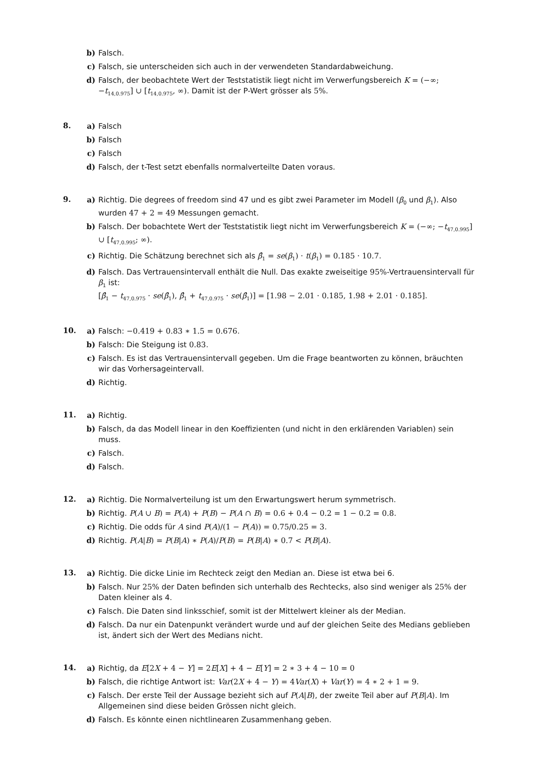b) Falsch.
c) Falsch, sie unterscheiden sich auch in der verwendeten Standardabweichung.
d) Falsch, der beobachtete Wert der Teststatistik liegt nicht im Verwerfungsbereich K = (−∞; −t<sub>14,0.975</sub>] ∪ [t<sub>14,0.975</sub>, ∞). Damit ist der P-Wert grösser als 5%.
8.
a) Falsch
b) Falsch
c) Falsch
d) Falsch, der t-Test setzt ebenfalls normalverteilte Daten voraus.
9.
a) Richtig. Die degrees of freedom sind 47 und es gibt zwei Parameter im Modell (β<sub>0</sub> und β<sub>1</sub>). Also wurden 47 + 2 = 49 Messungen gemacht.
b) Falsch. Der bobachtete Wert der Teststatistik liegt nicht im Verwerfungsbereich K = (−∞; −t<sub>47,0.995</sub>] ∪ [t<sub>47,0.995</sub>; ∞).
c) Richtig. Die Schätzung berechnet sich als β̂<sub>1</sub> = se(β<sub>1</sub>) · t(β<sub>1</sub>) = 0.185 · 10.7.
d) Falsch. Das Vertrauensintervall enthält die Null. Das exakte zweiseitige 95%-Vertrauensintervall für β<sub>1</sub> ist:
[β̂<sub>1</sub> − t<sub>47,0.975</sub> · se(β̂<sub>1</sub>), β̂<sub>1</sub> + t<sub>47,0.975</sub> · se(β̂<sub>1</sub>)] = [1.98 − 2.01 · 0.185, 1.98 + 2.01 · 0.185].
10.
a) Falsch: −0.419 + 0.83 ∗ 1.5 = 0.676.
b) Falsch: Die Steigung ist 0.83.
c) Falsch. Es ist das Vertrauensintervall gegeben. Um die Frage beantworten zu können, bräuchten wir das Vorhersageintervall.
d) Richtig.
11.
a) Richtig.
b) Falsch, da das Modell linear in den Koeffizienten (und nicht in den erklärenden Variablen) sein muss.
c) Falsch.
d) Falsch.
12.
a) Richtig. Die Normalverteilung ist um den Erwartungswert herum symmetrisch.
b) Richtig. P(A ∪ B) = P(A) + P(B) − P(A ∩ B) = 0.6 + 0.4 − 0.2 = 1 − 0.2 = 0.8.
c) Richtig. Die odds für A sind P(A)/(1 − P(A)) = 0.75/0.25 = 3.
d) Richtig. P(A|B) = P(B|A) ∗ P(A)/P(B) = P(B|A) ∗ 0.7 < P(B|A).
13.
a) Richtig. Die dicke Linie im Rechteck zeigt den Median an. Diese ist etwa bei 6.
b) Falsch. Nur 25% der Daten befinden sich unterhalb des Rechtecks, also sind weniger als 25% der Daten kleiner als 4.
c) Falsch. Die Daten sind linksschief, somit ist der Mittelwert kleiner als der Median.
d) Falsch. Da nur ein Datenpunkt verändert wurde und auf der gleichen Seite des Medians geblieben ist, ändert sich der Wert des Medians nicht.
14.
a) Richtig, da E[2X + 4 − Y] = 2E[X] + 4 − E[Y] = 2 ∗ 3 + 4 − 10 = 0
b) Falsch, die richtige Antwort ist: Var(2X + 4 − Y) = 4Var(X) + Var(Y) = 4 ∗ 2 + 1 = 9.
c) Falsch. Der erste Teil der Aussage bezieht sich auf P(A|B), der zweite Teil aber auf P(B|A). Im Allgemeinen sind diese beiden Grössen nicht gleich.
d) Falsch. Es könnte einen nichtlinearen Zusammenhang geben.